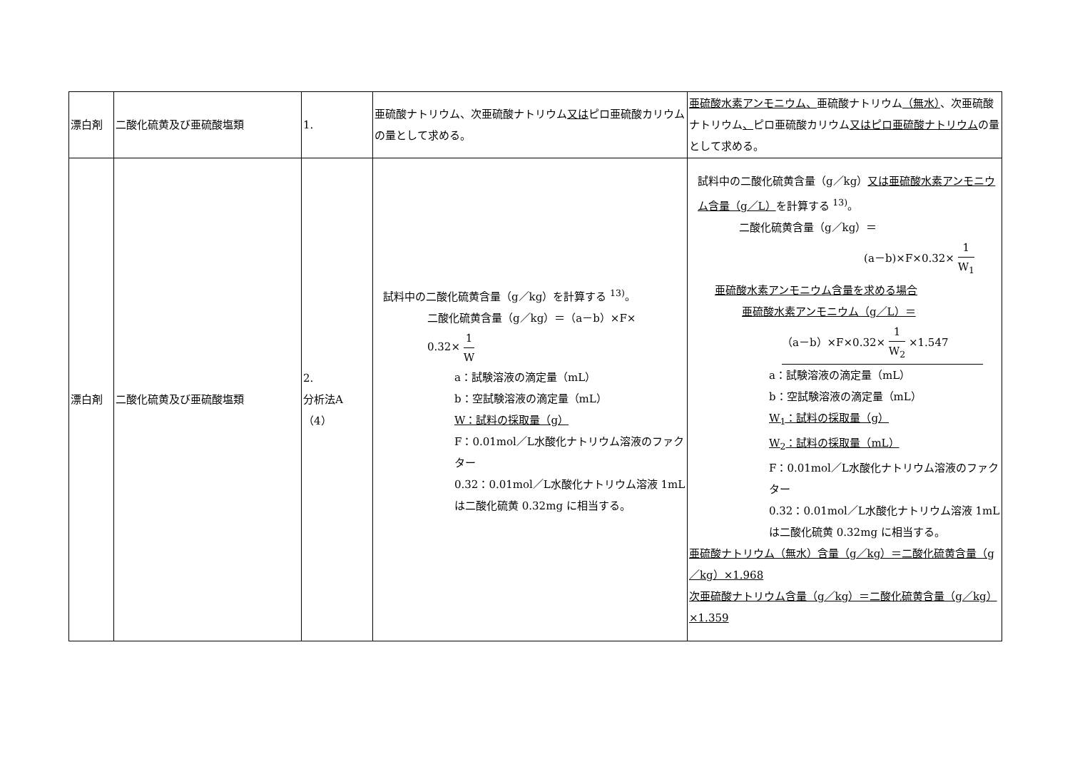| 漂白剤 | 二酸化硫黄及び亜硫酸塩類 | 1. | 亜硫酸ナトリウム、次亜硫酸ナトリウム 又は ピロ亜硫酸カリウムの量として求める。 | 亜硫酸水素アンモニウム、 亜硫酸ナトリウム （無水） 、次亜硫酸ナトリウム 、 ピロ亜硫酸カリウム 又は ピロ亜硫酸ナトリウム の量として求める。 |
| 漂白剤 | 二酸化硫黄及び亜硫酸塩類 | 2. 分析法A （4） | 試料中の二酸化硫黄含量（g／kg）を計算する <sup>13)</sup>。 二酸化硫黄含量（g／kg）＝（a－b）×F× 0.32× 1 W a：試験溶液の滴定量（mL） b：空試験溶液の滴定量（mL） W：試料の採取量（g） F：0.01mol／L水酸化ナトリウム溶液のファクター 0.32：0.01mol／L水酸化ナトリウム溶液 1mL は二酸化硫黄 0.32mg に相当する。 | 試料中の二酸化硫黄含量（g／kg） 又は亜硫酸水素アンモニウム含量（g／L） を計算する <sup>13)</sup>。 二酸化硫黄含量（g／kg）＝ (a－b)×F×0.32× 1 W<sub>1</sub> 亜硫酸水素アンモニウム含量を求める場合 亜硫酸水素アンモニウム（g／L）＝ （a－b）×F×0.32× 1 W<sub>2</sub> ×1.547 a：試験溶液の滴定量（mL） b：空試験溶液の滴定量（mL） W<sub>1</sub>：試料の採取量（g） W<sub>2</sub>：試料の採取量（mL） F：0.01mol／L水酸化ナトリウム溶液のファクター 0.32：0.01mol／L水酸化ナトリウム溶液 1mL は二酸化硫黄 0.32mg に相当する。 亜硫酸ナトリウム（無水）含量（g／kg）＝二酸化硫黄含量（g／kg）×1.968 次亜硫酸ナトリウム含量（g／kg）＝二酸化硫黄含量（g／kg）×1.359 |